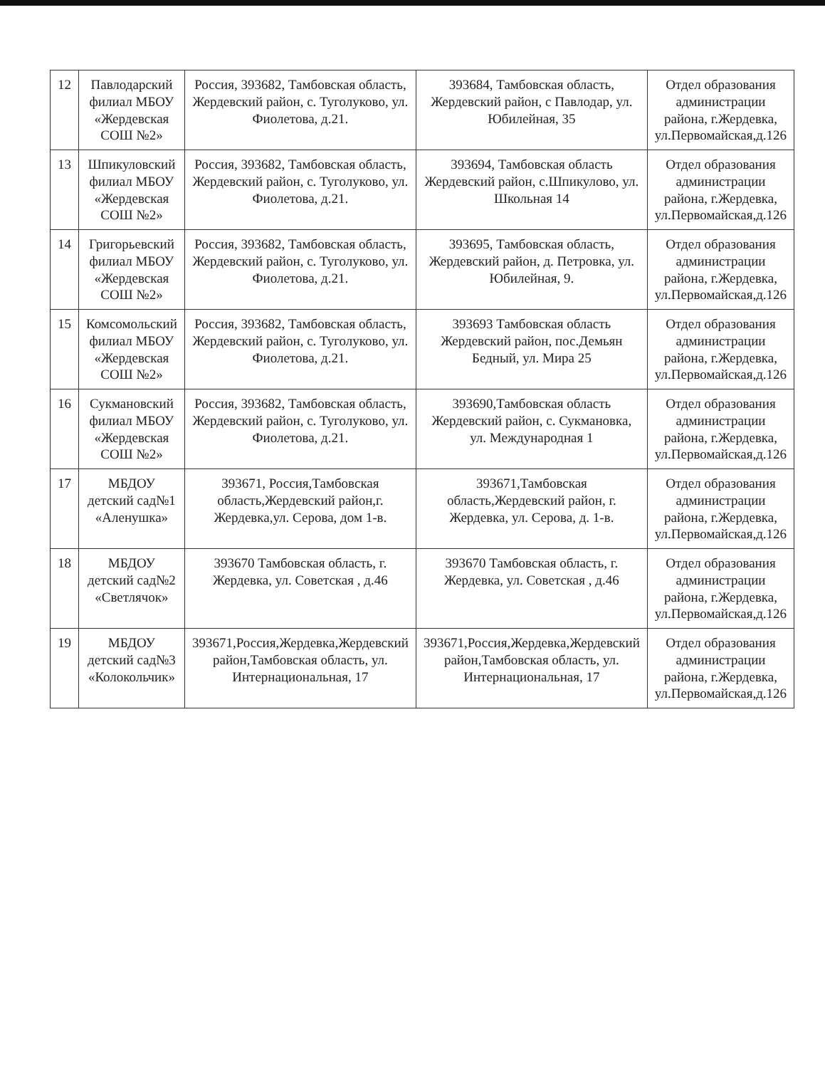| 12 | Павлодарский филиал МБОУ «Жердевская СОШ №2» | Россия, 393682, Тамбовская область, Жердевский район, с. Туголуково, ул. Фиолетова, д.21. | 393684, Тамбовская область, Жердевский район, с Павлодар, ул. Юбилейная, 35 | Отдел образования администрации района, г.Жердевка, ул.Первомайская,д.126 |
| 13 | Шпикуловский филиал МБОУ «Жердевская СОШ №2» | Россия, 393682, Тамбовская область, Жердевский район, с. Туголуково, ул. Фиолетова, д.21. | 393694, Тамбовская область Жердевский район, с.Шпикулово, ул. Школьная 14 | Отдел образования администрации района, г.Жердевка, ул.Первомайская,д.126 |
| 14 | Григорьевский филиал МБОУ «Жердевская СОШ №2» | Россия, 393682, Тамбовская область, Жердевский район, с. Туголуково, ул. Фиолетова, д.21. | 393695, Тамбовская область, Жердевский район, д. Петровка, ул. Юбилейная, 9. | Отдел образования администрации района, г.Жердевка, ул.Первомайская,д.126 |
| 15 | Комсомольский филиал МБОУ «Жердевская СОШ №2» | Россия, 393682, Тамбовская область, Жердевский район, с. Туголуково, ул. Фиолетова, д.21. | 393693 Тамбовская область Жердевский район, пос.Демьян Бедный, ул. Мира 25 | Отдел образования администрации района, г.Жердевка, ул.Первомайская,д.126 |
| 16 | Сукмановский филиал МБОУ «Жердевская СОШ №2» | Россия, 393682, Тамбовская область, Жердевский район, с. Туголуково, ул. Фиолетова, д.21. | 393690,Тамбовская область Жердевский район, с. Сукмановка, ул. Международная 1 | Отдел образования администрации района, г.Жердевка, ул.Первомайская,д.126 |
| 17 | МБДОУ детский сад№1 «Аленушка» | 393671, Россия,Тамбовская область,Жердевский район,г. Жердевка,ул. Серова, дом 1-в. | 393671,Тамбовская область,Жердевский район, г. Жердевка, ул. Серова, д. 1-в. | Отдел образования администрации района, г.Жердевка, ул.Первомайская,д.126 |
| 18 | МБДОУ детский сад№2 «Светлячок» | 393670 Тамбовская область, г. Жердевка, ул. Советская , д.46 | 393670 Тамбовская область, г. Жердевка, ул. Советская , д.46 | Отдел образования администрации района, г.Жердевка, ул.Первомайская,д.126 |
| 19 | МБДОУ детский сад№3 «Колокольчик» | 393671,Россия,Жердевка,Жердевский район,Тамбовская область, ул. Интернациональная, 17 | 393671,Россия,Жердевка,Жердевский район,Тамбовская область, ул. Интернациональная, 17 | Отдел образования администрации района, г.Жердевка, ул.Первомайская,д.126 |